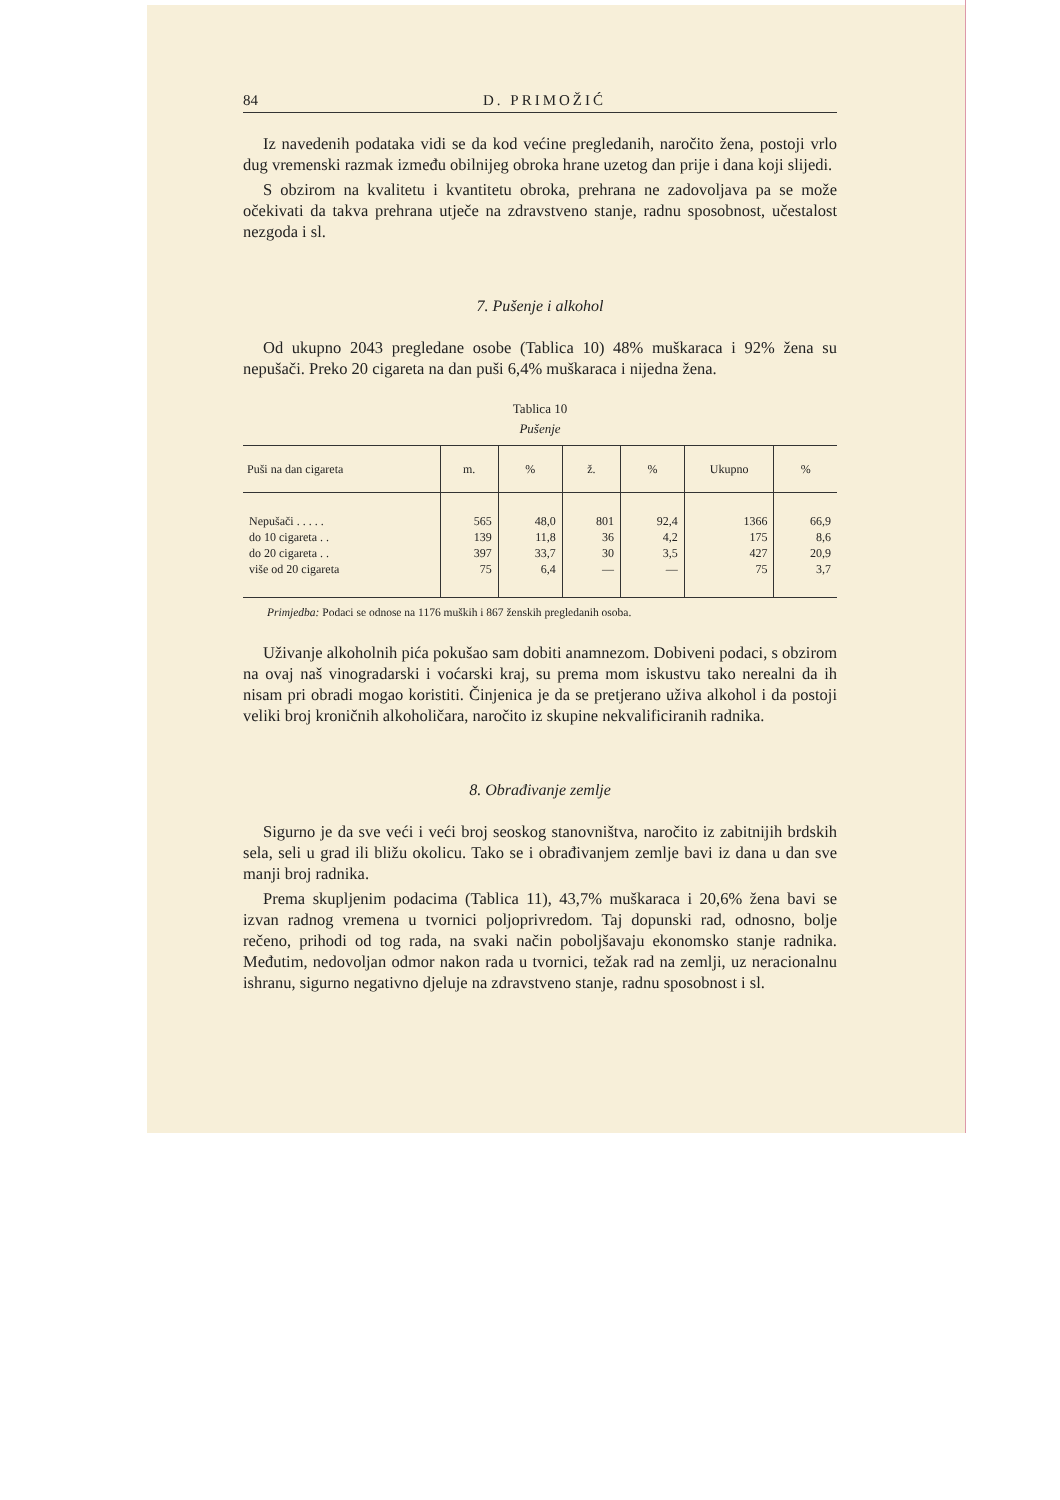84 D. PRIMOŽIĆ
Iz navedenih podataka vidi se da kod većine pregledanih, naročito žena, postoji vrlo dug vremenski razmak između obilnijeg obroka hrane uzetog dan prije i dana koji slijedi.
S obzirom na kvalitetu i kvantitetu obroka, prehrana ne zadovoljava pa se može očekivati da takva prehrana utječe na zdravstveno stanje, radnu sposobnost, učestalost nezgoda i sl.
7. Pušenje i alkohol
Od ukupno 2043 pregledane osobe (Tablica 10) 48% muškaraca i 92% žena su nepušači. Preko 20 cigareta na dan puši 6,4% muškaraca i nijedna žena.
Tablica 10
Pušenje
| Puši na dan cigareta | m. | % | ž. | % | Ukupno | % |
| --- | --- | --- | --- | --- | --- | --- |
| Nepušači . . . . . | 565 | 48,0 | 801 | 92,4 | 1366 | 66,9 |
| do 10 cigareta . . | 139 | 11,8 | 36 | 4,2 | 175 | 8,6 |
| do 20 cigareta . . | 397 | 33,7 | 30 | 3,5 | 427 | 20,9 |
| više od 20 cigareta | 75 | 6,4 | — | — | 75 | 3,7 |
Primjedba: Podaci se odnose na 1176 muških i 867 ženskih pregledanih osoba.
Uživanje alkoholnih pića pokušao sam dobiti anamnezom. Dobiveni podaci, s obzirom na ovaj naš vinogradarski i voćarski kraj, su prema mom iskustvu tako nerealni da ih nisam pri obradi mogao koristiti. Činjenica je da se pretjerano uživa alkohol i da postoji veliki broj kroničnih alkoholičara, naročito iz skupine nekvalificiranih radnika.
8. Obrađivanje zemlje
Sigurno je da sve veći i veći broj seoskog stanovništva, naročito iz zabitnijih brdskih sela, seli u grad ili bližu okolicu. Tako se i obrađivanjem zemlje bavi iz dana u dan sve manji broj radnika.
Prema skupljenim podacima (Tablica 11), 43,7% muškaraca i 20,6% žena bavi se izvan radnog vremena u tvornici poljoprivredom. Taj dopunski rad, odnosno, bolje rečeno, prihodi od tog rada, na svaki način poboljšavaju ekonomsko stanje radnika. Međutim, nedovoljan odmor nakon rada u tvornici, težak rad na zemlji, uz neracionalnu ishranu, sigurno negativno djeluje na zdravstveno stanje, radnu sposobnost i sl.